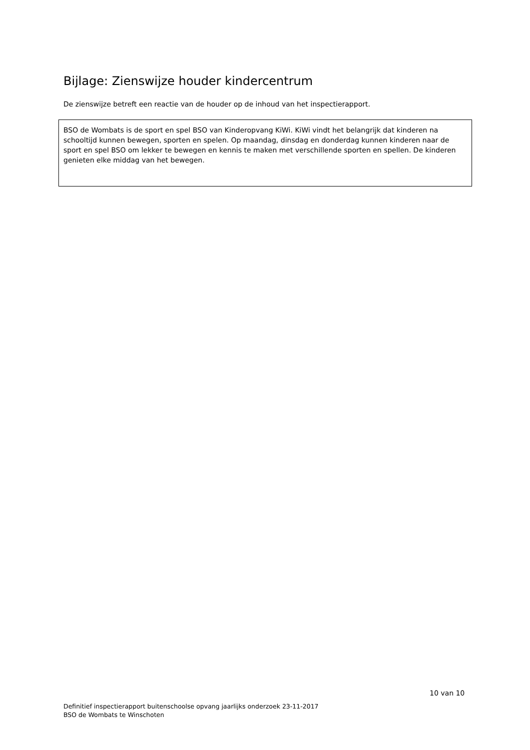Bijlage: Zienswijze houder kindercentrum
De zienswijze betreft een reactie van de houder op de inhoud van het inspectierapport.
BSO de Wombats is de sport en spel BSO van Kinderopvang KiWi. KiWi vindt het belangrijk dat kinderen na schooltijd kunnen bewegen, sporten en spelen. Op maandag, dinsdag en donderdag kunnen kinderen naar de sport en spel BSO om lekker te bewegen en kennis te maken met verschillende sporten en spellen. De kinderen genieten elke middag van het bewegen.
10 van 10
Definitief inspectierapport buitenschoolse opvang jaarlijks onderzoek 23-11-2017
BSO de Wombats te Winschoten